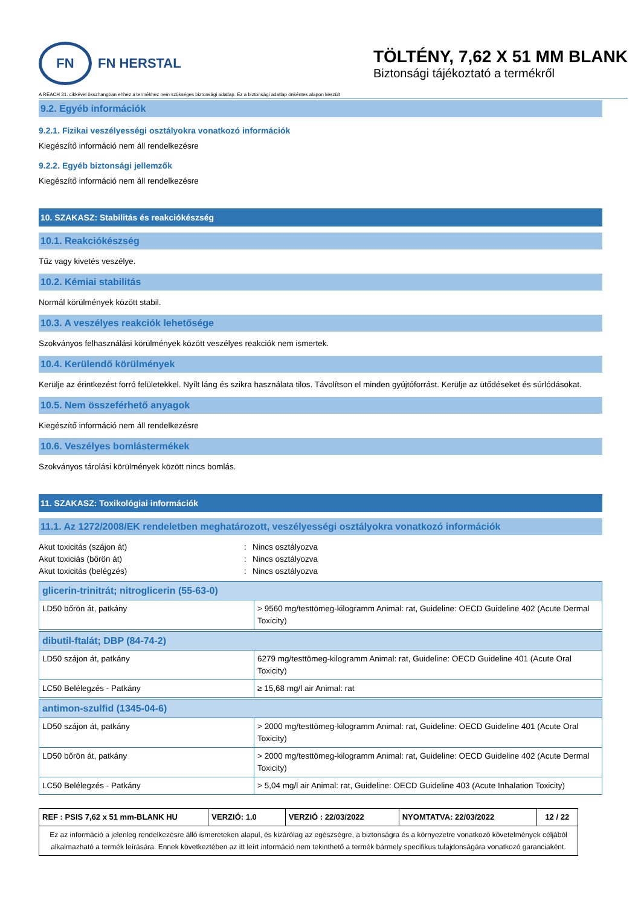FN
FN HERSTAL
TÖLTÉNY, 7,62 X 51 MM BLANK
Biztonsági tájékoztató a termékről
A REACH 31. cikkével összhangban ehhez a termékhez nem szükséges biztonsági adatlap. Ez a biztonsági adatlap önkéntes alapon készült
9.2. Egyéb információk
9.2.1. Fizikai veszélyességi osztályokra vonatkozó információk
Kiegészítő információ nem áll rendelkezésre
9.2.2. Egyéb biztonsági jellemzők
Kiegészítő információ nem áll rendelkezésre
10. SZAKASZ: Stabilitás és reakciókészség
10.1. Reakciókészség
Tűz vagy kivetés veszélye.
10.2. Kémiai stabilitás
Normál körülmények között stabil.
10.3. A veszélyes reakciók lehetősége
Szokványos felhasználási körülmények között veszélyes reakciók nem ismertek.
10.4. Kerülendő körülmények
Kerülje az érintkezést forró felületekkel. Nyílt láng és szikra használata tilos. Távolítson el minden gyújtóforrást. Kerülje az ütődéseket és súrlódásokat.
10.5. Nem összeférhető anyagok
Kiegészítő információ nem áll rendelkezésre
10.6. Veszélyes bomlástermékek
Szokványos tárolási körülmények között nincs bomlás.
11. SZAKASZ: Toxikológiai információk
11.1. Az 1272/2008/EK rendeletben meghatározott, veszélyességi osztályokra vonatkozó információk
Akut toxicitás (szájon át): Nincs osztályozva
Akut toxiciás (bőrön át): Nincs osztályozva
Akut toxicitás (belégzés): Nincs osztályozva
| glicerin-trinitrát; nitroglicerin (55-63-0) | |
| --- | --- |
| LD50 bőrön át, patkány | > 9560 mg/testtömeg-kilogramm Animal: rat, Guideline: OECD Guideline 402 (Acute Dermal Toxicity) |
| dibutil-ftalát; DBP (84-74-2) | |
| LD50 szájon át, patkány | 6279 mg/testtömeg-kilogramm Animal: rat, Guideline: OECD Guideline 401 (Acute Oral Toxicity) |
| LC50 Belélegzés - Patkány | ≥ 15,68 mg/l air Animal: rat |
| antimon-szulfid (1345-04-6) | |
| LD50 szájon át, patkány | > 2000 mg/testtömeg-kilogramm Animal: rat, Guideline: OECD Guideline 401 (Acute Oral Toxicity) |
| LD50 bőrön át, patkány | > 2000 mg/testtömeg-kilogramm Animal: rat, Guideline: OECD Guideline 402 (Acute Dermal Toxicity) |
| LC50 Belélegzés - Patkány | > 5,04 mg/l air Animal: rat, Guideline: OECD Guideline 403 (Acute Inhalation Toxicity) |
| REF : PSIS 7,62 x 51 mm-BLANK HU | VERZIÓ: 1.0 | VERZIÓ : 22/03/2022 | NYOMTATVA: 22/03/2022 | 12 / 22 |
| Ez az információ a jelenleg rendelkezésre álló ismereteken alapul, és kizárólag az egészségre, a biztonságra és a környezetre vonatkozó követelmények céljából alkalmazható a termék leírására. Ennek következtében az itt leírt információ nem tekinthető a termék bármely specifikus tulajdonságára vonatkozó garanciaként. | | | | |